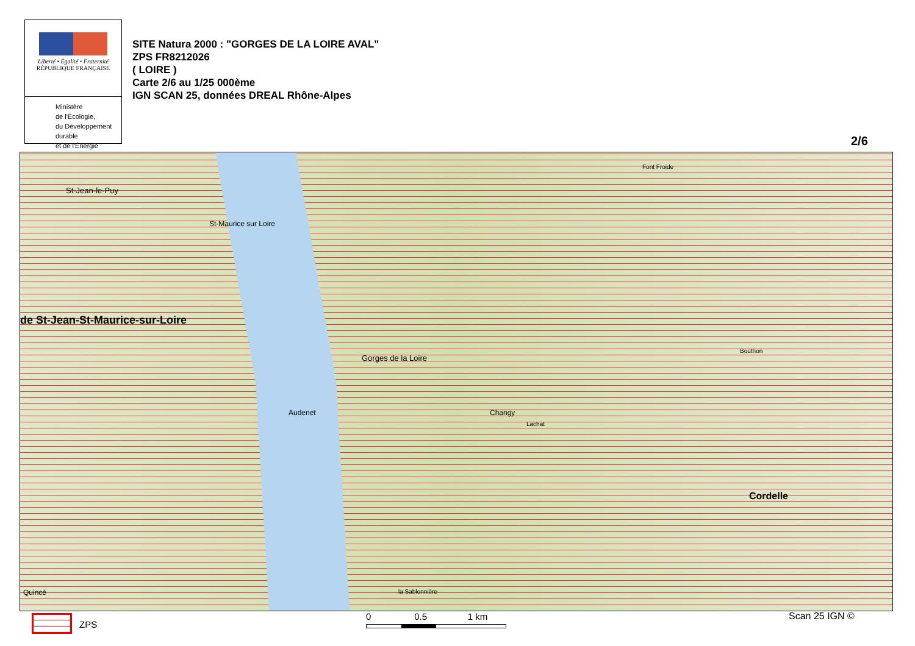Liberté • Égalité • Fraternité
RÉPUBLIQUE FRANÇAISE
Ministère
de l'Écologie,
du Développement
durable
et de l'Énergie
SITE Natura 2000 : "GORGES DE LA LOIRE AVAL"
ZPS FR8212026
( LOIRE )
Carte 2/6 au 1/25 000ème
IGN SCAN 25, données DREAL Rhône-Alpes
2/6
St-Jean-le-Puy
St-Maurice sur Loire
de St-Jean-St-Maurice-sur-Loire
Gorges de la Loire
Changy Audenet
Cordelle
Bouthon
Font Froide
Lachat
la Sablonnière Quincé
ZPS
0 0.5 1 km
Scan 25 IGN ©